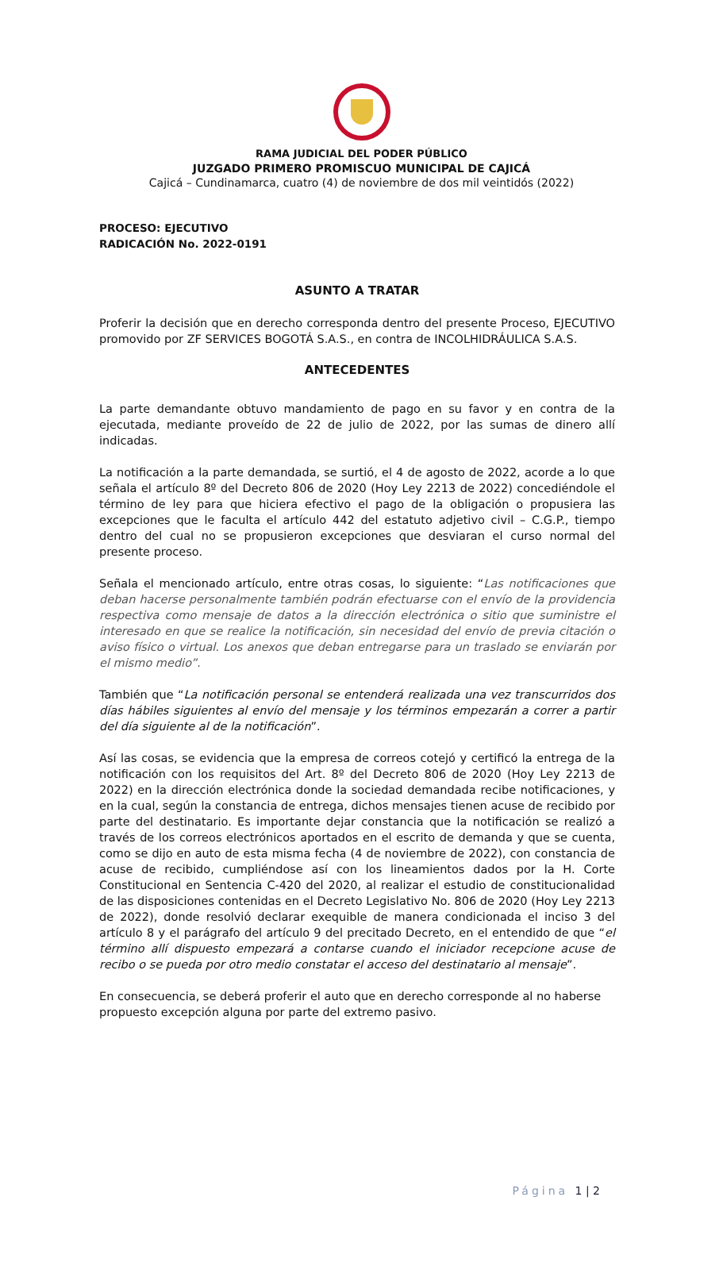RAMA JUDICIAL DEL PODER PÚBLICO
JUZGADO PRIMERO PROMISCUO MUNICIPAL DE CAJICÁ
Cajicá – Cundinamarca, cuatro (4) de noviembre de dos mil veintidós (2022)
PROCESO: EJECUTIVO
RADICACIÓN No. 2022-0191
ASUNTO A TRATAR
Proferir la decisión que en derecho corresponda dentro del presente Proceso, EJECUTIVO promovido por ZF SERVICES BOGOTÁ S.A.S., en contra de INCOLHIDRÁULICA S.A.S.
ANTECEDENTES
La parte demandante obtuvo mandamiento de pago en su favor y en contra de la ejecutada, mediante proveído de 22 de julio de 2022, por las sumas de dinero allí indicadas.
La notificación a la parte demandada, se surtió, el 4 de agosto de 2022, acorde a lo que señala el artículo 8º del Decreto 806 de 2020 (Hoy Ley 2213 de 2022) concediéndole el término de ley para que hiciera efectivo el pago de la obligación o propusiera las excepciones que le faculta el artículo 442 del estatuto adjetivo civil – C.G.P., tiempo dentro del cual no se propusieron excepciones que desviaran el curso normal del presente proceso.
Señala el mencionado artículo, entre otras cosas, lo siguiente: “Las notificaciones que deban hacerse personalmente también podrán efectuarse con el envío de la providencia respectiva como mensaje de datos a la dirección electrónica o sitio que suministre el interesado en que se realice la notificación, sin necesidad del envío de previa citación o aviso físico o virtual. Los anexos que deban entregarse para un traslado se enviarán por el mismo medio”.
También que “La notificación personal se entenderá realizada una vez transcurridos dos días hábiles siguientes al envío del mensaje y los términos empezarán a correr a partir del día siguiente al de la notificación”.
Así las cosas, se evidencia que la empresa de correos cotejó y certificó la entrega de la notificación con los requisitos del Art. 8º del Decreto 806 de 2020 (Hoy Ley 2213 de 2022) en la dirección electrónica donde la sociedad demandada recibe notificaciones, y en la cual, según la constancia de entrega, dichos mensajes tienen acuse de recibido por parte del destinatario. Es importante dejar constancia que la notificación se realizó a través de los correos electrónicos aportados en el escrito de demanda y que se cuenta, como se dijo en auto de esta misma fecha (4 de noviembre de 2022), con constancia de acuse de recibido, cumpliéndose así con los lineamientos dados por la H. Corte Constitucional en Sentencia C-420 del 2020, al realizar el estudio de constitucionalidad de las disposiciones contenidas en el Decreto Legislativo No. 806 de 2020 (Hoy Ley 2213 de 2022), donde resolvió declarar exequible de manera condicionada el inciso 3 del artículo 8 y el parágrafo del artículo 9 del precitado Decreto, en el entendido de que “el término allí dispuesto empezará a contarse cuando el iniciador recepcione acuse de recibo o se pueda por otro medio constatar el acceso del destinatario al mensaje”.
En consecuencia, se deberá proferir el auto que en derecho corresponde al no haberse propuesto excepción alguna por parte del extremo pasivo.
Página 1 | 2